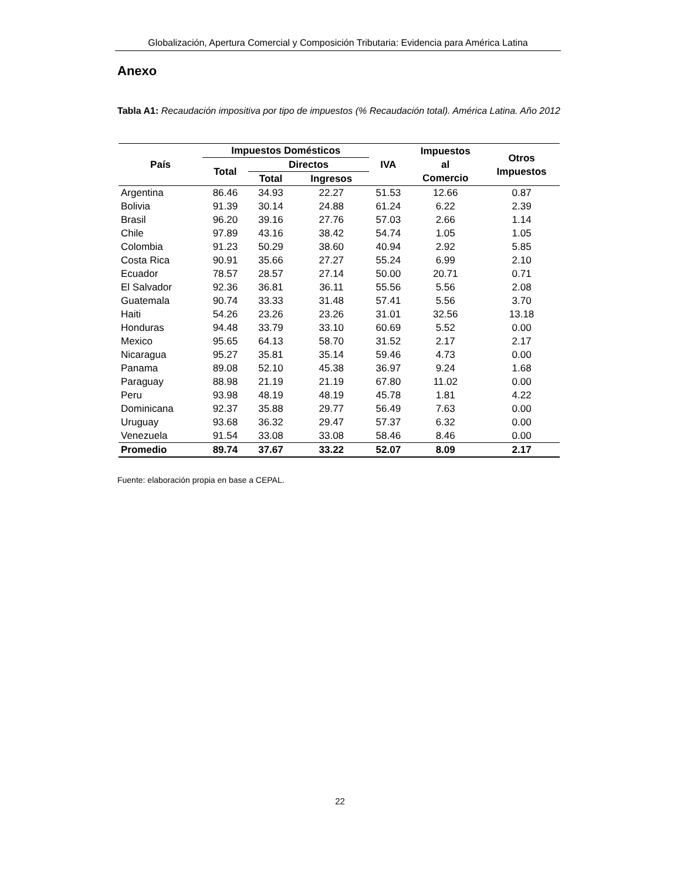Globalización, Apertura Comercial y Composición Tributaria: Evidencia para América Latina
Anexo
Tabla A1: Recaudación impositiva por tipo de impuestos (% Recaudación total). América Latina. Año 2012
| País | Impuestos Domésticos | | | IVA | Impuestos al Comercio | Otros Impuestos |
| --- | --- | --- | --- | --- | --- | --- |
| | Total | Directos | | | | |
| | | Total | Ingresos | | | |
| Argentina | 86.46 | 34.93 | 22.27 | 51.53 | 12.66 | 0.87 |
| Bolivia | 91.39 | 30.14 | 24.88 | 61.24 | 6.22 | 2.39 |
| Brasil | 96.20 | 39.16 | 27.76 | 57.03 | 2.66 | 1.14 |
| Chile | 97.89 | 43.16 | 38.42 | 54.74 | 1.05 | 1.05 |
| Colombia | 91.23 | 50.29 | 38.60 | 40.94 | 2.92 | 5.85 |
| Costa Rica | 90.91 | 35.66 | 27.27 | 55.24 | 6.99 | 2.10 |
| Ecuador | 78.57 | 28.57 | 27.14 | 50.00 | 20.71 | 0.71 |
| El Salvador | 92.36 | 36.81 | 36.11 | 55.56 | 5.56 | 2.08 |
| Guatemala | 90.74 | 33.33 | 31.48 | 57.41 | 5.56 | 3.70 |
| Haiti | 54.26 | 23.26 | 23.26 | 31.01 | 32.56 | 13.18 |
| Honduras | 94.48 | 33.79 | 33.10 | 60.69 | 5.52 | 0.00 |
| Mexico | 95.65 | 64.13 | 58.70 | 31.52 | 2.17 | 2.17 |
| Nicaragua | 95.27 | 35.81 | 35.14 | 59.46 | 4.73 | 0.00 |
| Panama | 89.08 | 52.10 | 45.38 | 36.97 | 9.24 | 1.68 |
| Paraguay | 88.98 | 21.19 | 21.19 | 67.80 | 11.02 | 0.00 |
| Peru | 93.98 | 48.19 | 48.19 | 45.78 | 1.81 | 4.22 |
| Dominicana | 92.37 | 35.88 | 29.77 | 56.49 | 7.63 | 0.00 |
| Uruguay | 93.68 | 36.32 | 29.47 | 57.37 | 6.32 | 0.00 |
| Venezuela | 91.54 | 33.08 | 33.08 | 58.46 | 8.46 | 0.00 |
| Promedio | 89.74 | 37.67 | 33.22 | 52.07 | 8.09 | 2.17 |
Fuente: elaboración propia en base a CEPAL.
22